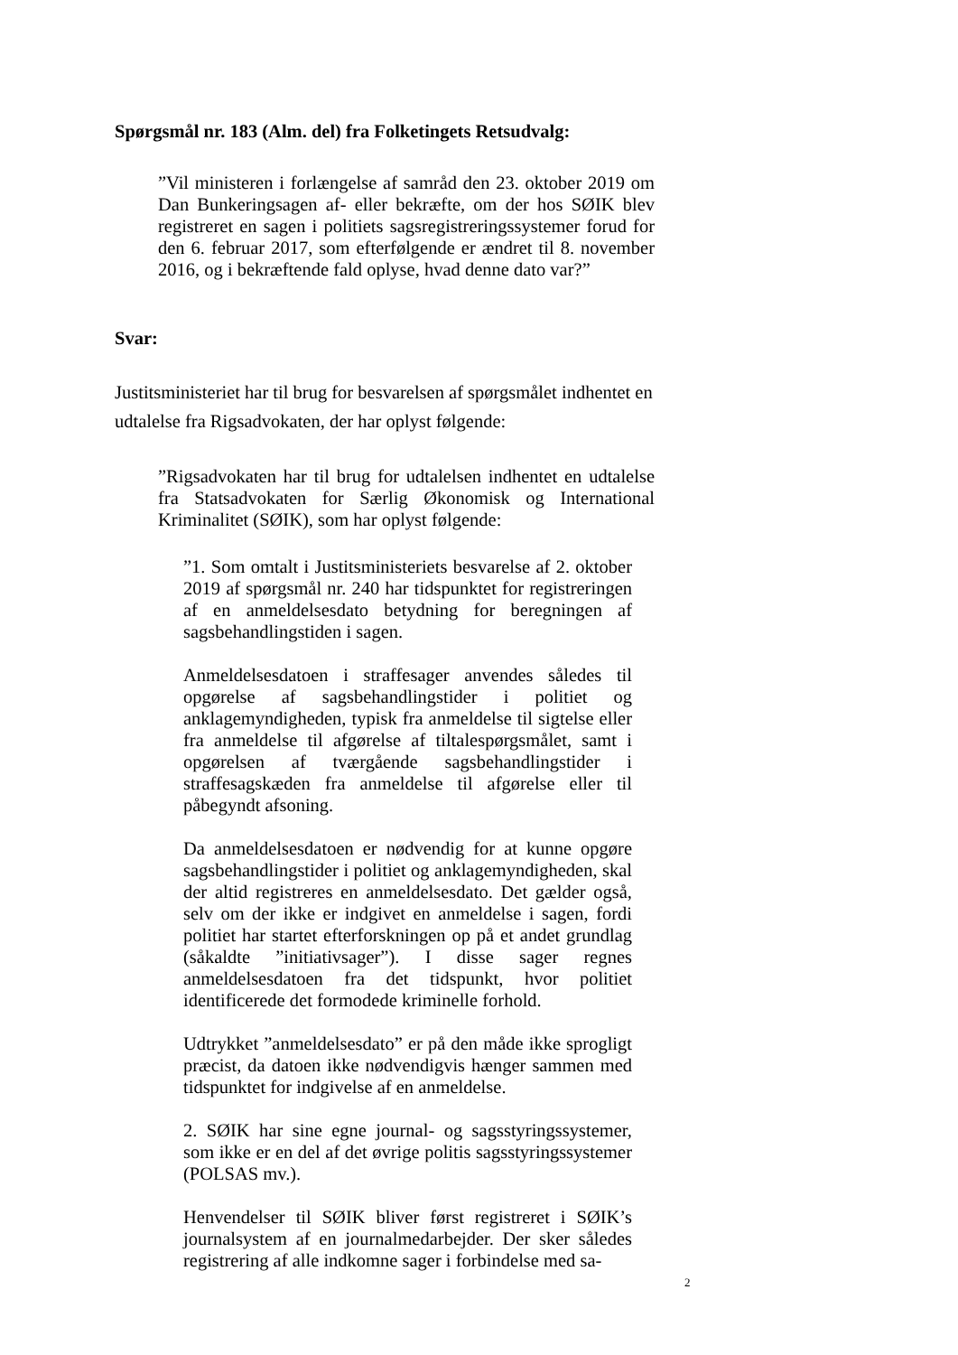Spørgsmål nr. 183 (Alm. del) fra Folketingets Retsudvalg:
”Vil ministeren i forlængelse af samråd den 23. oktober 2019 om Dan Bunkeringsagen af- eller bekræfte, om der hos SØIK blev registreret en sagen i politiets sagsregistreringssystemer forud for den 6. februar 2017, som efterfølgende er ændret til 8. november 2016, og i bekræftende fald oplyse, hvad denne dato var?”
Svar:
Justitsministeriet har til brug for besvarelsen af spørgsmålet indhentet en udtalelse fra Rigsadvokaten, der har oplyst følgende:
”Rigsadvokaten har til brug for udtalelsen indhentet en udtalelse fra Statsadvokaten for Særlig Økonomisk og International Kriminalitet (SØIK), som har oplyst følgende:
”1. Som omtalt i Justitsministeriets besvarelse af 2. oktober 2019 af spørgsmål nr. 240 har tidspunktet for registreringen af en anmeldelsesdato betydning for beregningen af sagsbehandlingstiden i sagen.
Anmeldelsesdatoen i straffesager anvendes således til opgørelse af sagsbehandlingstider i politiet og anklagemyndigheden, typisk fra anmeldelse til sigtelse eller fra anmeldelse til afgørelse af tiltalespørgsmålet, samt i opgørelsen af tværgående sagsbehandlingstider i straffesagskæden fra anmeldelse til afgørelse eller til påbegyndt afsoning.
Da anmeldelsesdatoen er nødvendig for at kunne opgøre sagsbehandlingstider i politiet og anklagemyndigheden, skal der altid registreres en anmeldelsesdato. Det gælder også, selv om der ikke er indgivet en anmeldelse i sagen, fordi politiet har startet efterforskningen op på et andet grundlag (såkaldte ”initiativsager”). I disse sager regnes anmeldelsesdatoen fra det tidspunkt, hvor politiet identificerede det formodede kriminelle forhold.
Udtrykket ”anmeldelsesdato” er på den måde ikke sprogligt præcist, da datoen ikke nødvendigvis hænger sammen med tidspunktet for indgivelse af en anmeldelse.
2. SØIK har sine egne journal- og sagsstyringssystemer, som ikke er en del af det øvrige politis sagsstyringssystemer (POLSAS mv.).
Henvendelser til SØIK bliver først registreret i SØIK’s journalsystem af en journalmedarbejder. Der sker således registrering af alle indkomne sager i forbindelse med sa-
2